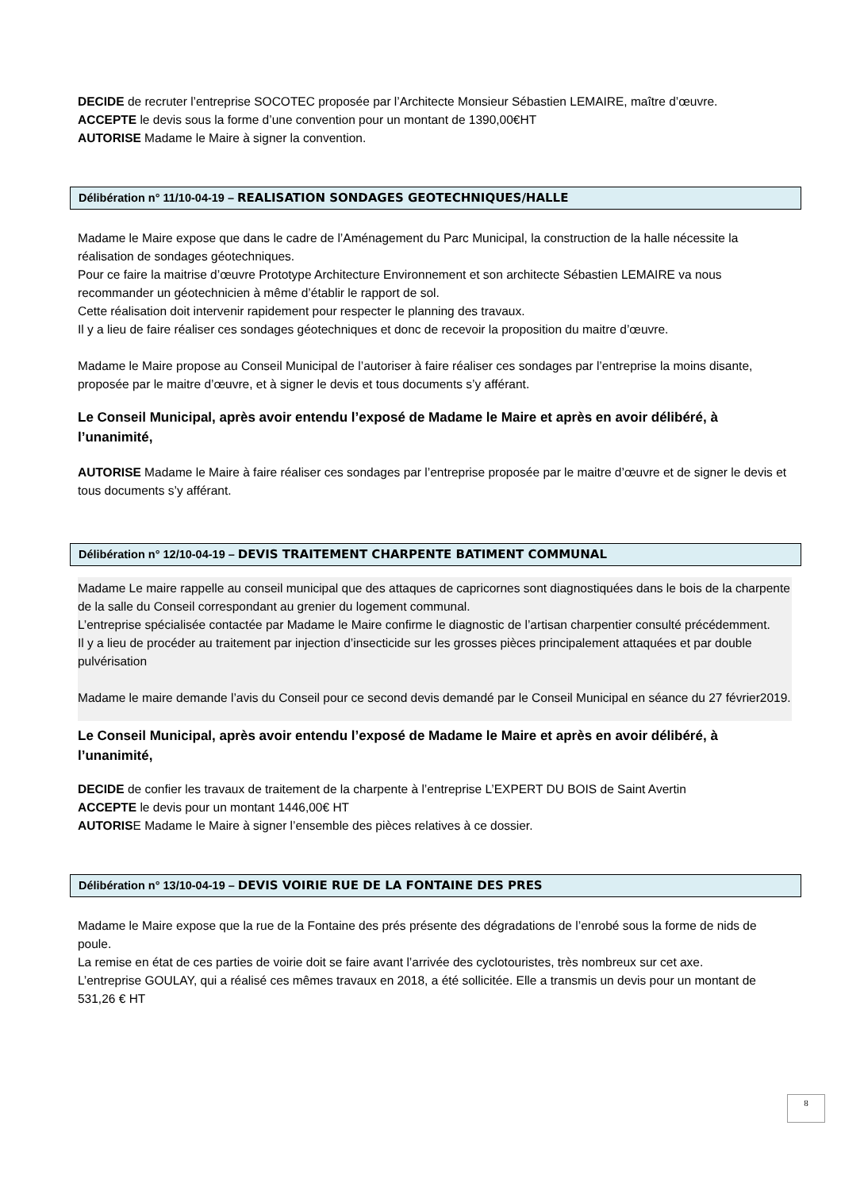DECIDE de recruter l’entreprise SOCOTEC proposée par l’Architecte Monsieur Sébastien LEMAIRE, maître d’œuvre.
ACCEPTE le devis sous la forme d’une convention pour un montant de 1390,00€HT
AUTORISE Madame le Maire à signer la convention.
Délibération n° 11/10-04-19 – REALISATION SONDAGES GEOTECHNIQUES/HALLE
Madame le Maire expose que dans le cadre de l’Aménagement du Parc Municipal, la construction de la halle nécessite la réalisation de sondages géotechniques.
Pour ce faire la maitrise d’œuvre Prototype Architecture Environnement et son architecte Sébastien LEMAIRE va nous recommander un géotechnicien à même d’établir le rapport de sol.
Cette réalisation doit intervenir rapidement pour respecter le planning des travaux.
Il y a lieu de faire réaliser ces sondages géotechniques et donc de recevoir la proposition du maitre d’œuvre.
Madame le Maire propose au Conseil Municipal de l’autoriser à faire réaliser ces sondages par l’entreprise la moins disante, proposée par le maitre d’œuvre, et à signer le devis et tous documents s’y afférant.
Le Conseil Municipal, après avoir entendu l’exposé de Madame le Maire et après en avoir délibéré, à l’unanimité,
AUTORISE Madame le Maire à faire réaliser ces sondages par l’entreprise proposée par le maitre d’œuvre et de signer le devis et tous documents s’y afférant.
Délibération n° 12/10-04-19 – DEVIS TRAITEMENT CHARPENTE BATIMENT COMMUNAL
Madame Le maire rappelle au conseil municipal que des attaques de capricornes sont diagnostiquées dans le bois de la charpente de la salle du Conseil correspondant au grenier du logement communal.
L’entreprise spécialisée contactée par Madame le Maire confirme le diagnostic de l’artisan charpentier consulté précédemment.
Il y a lieu de procéder au traitement par injection d’insecticide sur les grosses pièces principalement attaquées et par double pulvérisation
Madame le maire demande l’avis du Conseil pour ce second devis demandé par le Conseil Municipal en séance du 27 février2019.
Le Conseil Municipal, après avoir entendu l’exposé de Madame le Maire et après en avoir délibéré, à l’unanimité,
DECIDE de confier les travaux de traitement de la charpente à l’entreprise L’EXPERT DU BOIS de Saint Avertin
ACCEPTE le devis pour un montant 1446,00€ HT
AUTORISE Madame le Maire à signer l’ensemble des pièces relatives à ce dossier.
Délibération n° 13/10-04-19 – DEVIS VOIRIE RUE DE LA FONTAINE DES PRES
Madame le Maire expose que la rue de la Fontaine des prés présente des dégradations de l’enrobé sous la forme de nids de poule.
La remise en état de ces parties de voirie doit se faire avant l’arrivée des cyclotouristes, très nombreux sur cet axe.
L’entreprise GOULAY, qui a réalisé ces mêmes travaux en 2018, a été sollicitée. Elle a transmis un devis pour un montant de 531,26 € HT
8